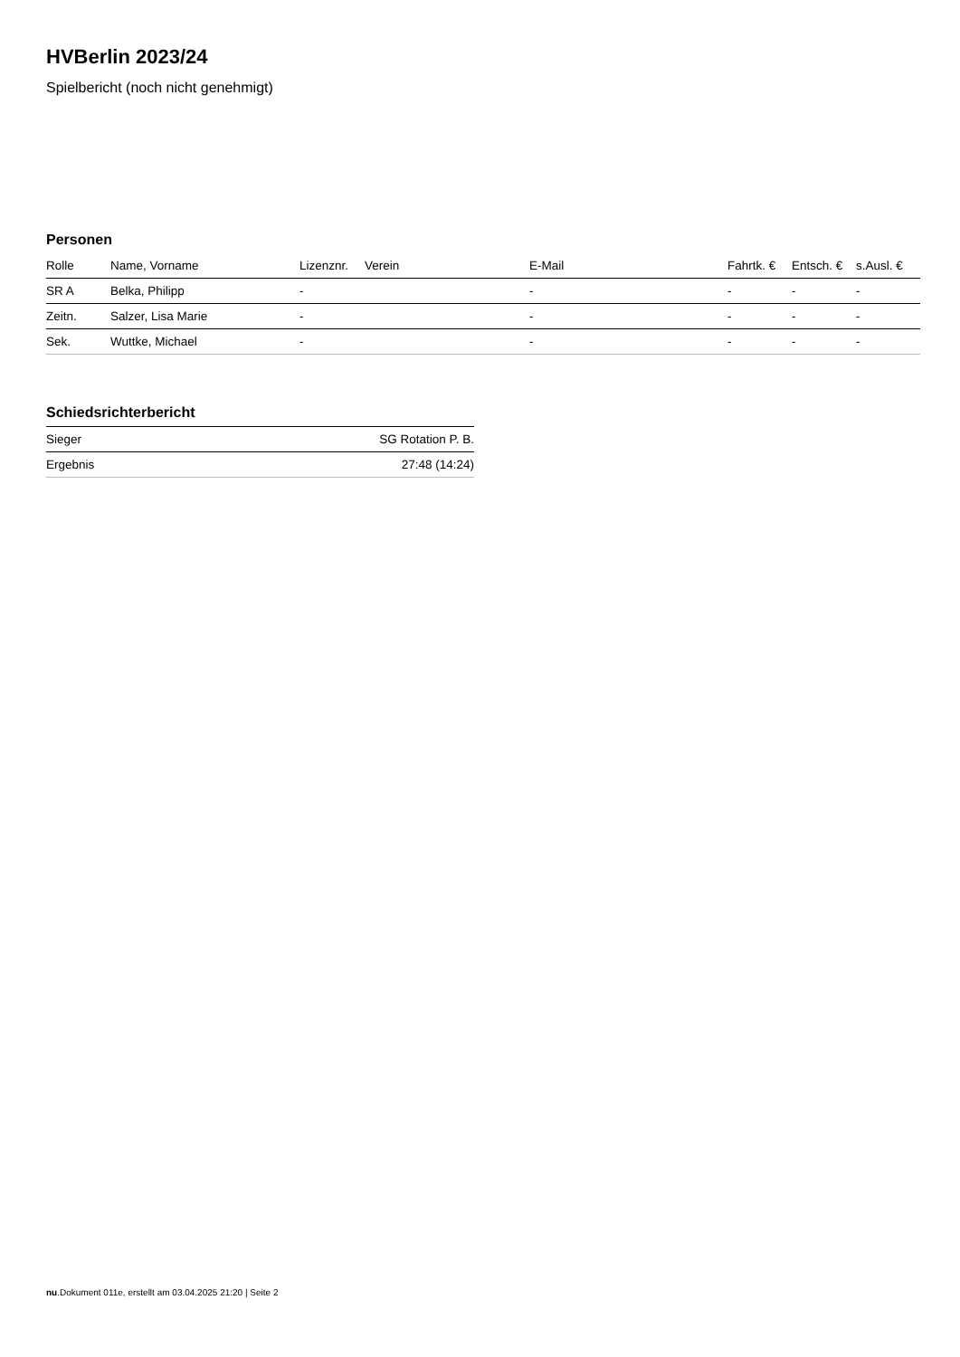HVBerlin 2023/24
Spielbericht (noch nicht genehmigt)
Personen
| Rolle | Name, Vorname | Lizenznr. | Verein | E-Mail | Fahrtk. € | Entsch. € | s.Ausl. € |
| --- | --- | --- | --- | --- | --- | --- | --- |
| SR A | Belka, Philipp | - | | - | - | - | - |
| Zeitn. | Salzer, Lisa Marie | - | | - | - | - | - |
| Sek. | Wuttke, Michael | - | | - | - | - | - |
Schiedsrichterbericht
| Sieger | SG Rotation P. B. |
| Ergebnis | 27:48 (14:24) |
nu.Dokument 011e, erstellt am 03.04.2025 21:20 | Seite 2